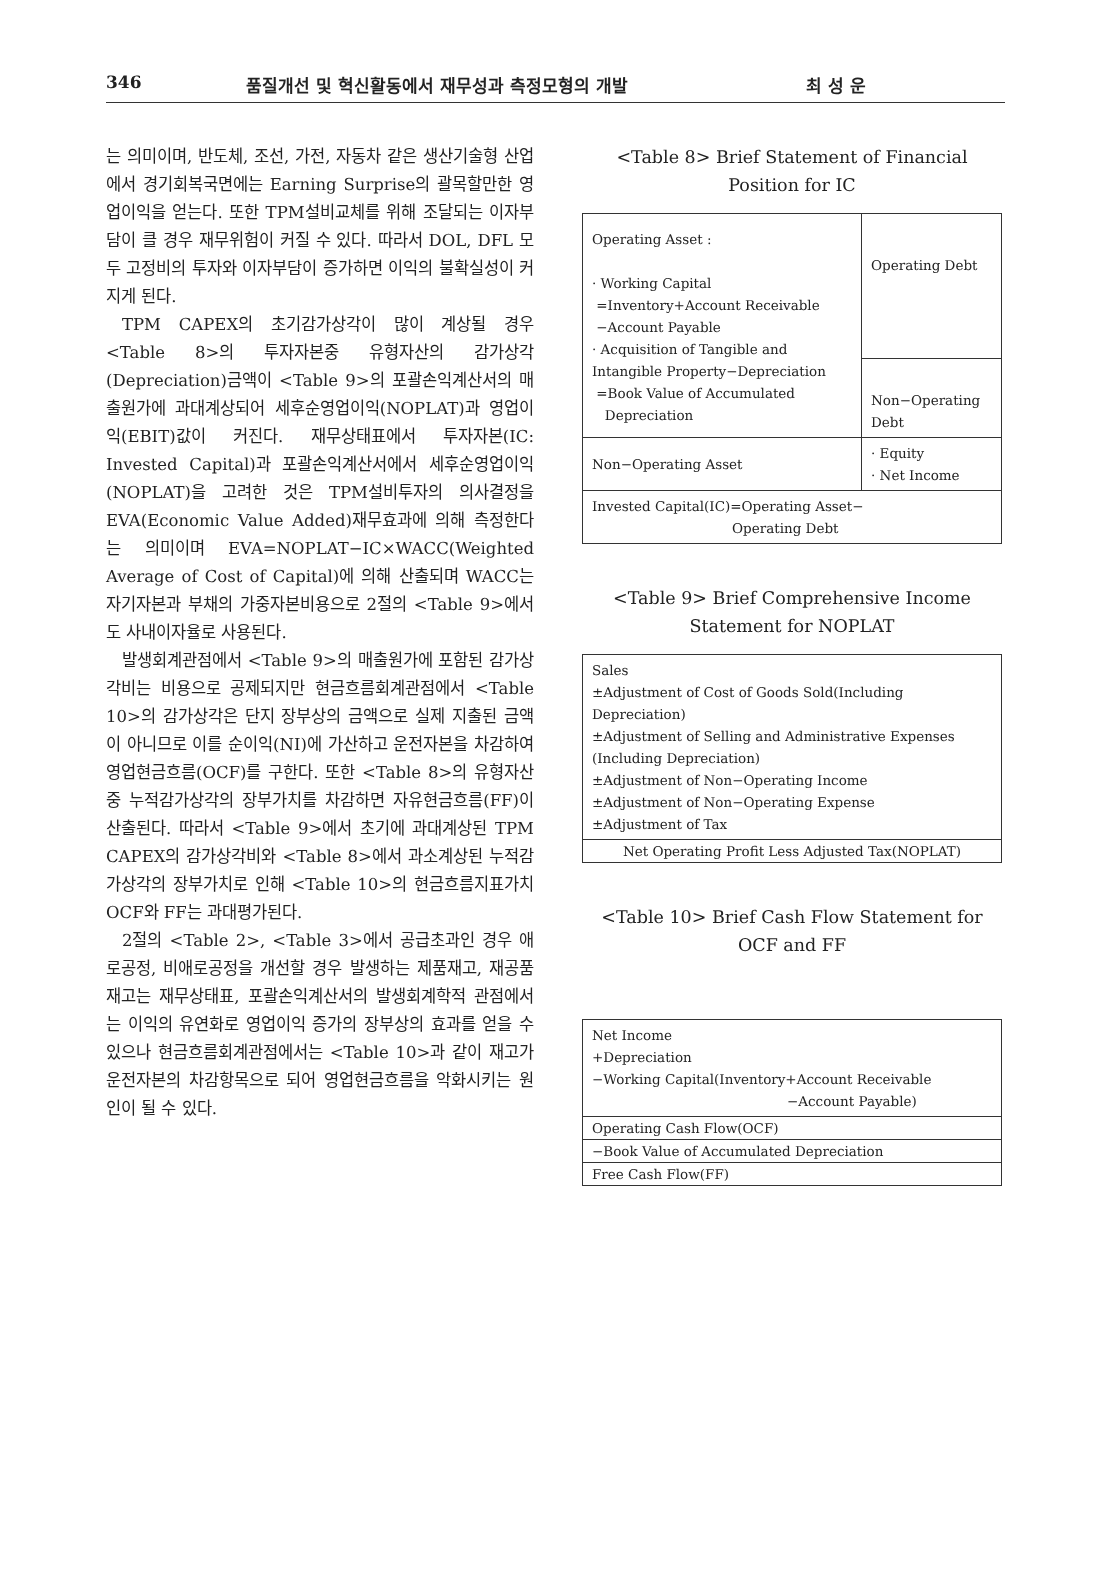346 품질개선 및 혁신활동에서 재무성과 측정모형의 개발 최 성 운
는 의미이며, 반도체, 조선, 가전, 자동차 같은 생산기술형 산업에서 경기회복국면에는 Earning Surprise의 괄목할만한 영업이익을 얻는다. 또한 TPM설비교체를 위해 조달되는 이자부담이 클 경우 재무위험이 커질 수 있다. 따라서 DOL, DFL 모두 고정비의 투자와 이자부담이 증가하면 이익의 불확실성이 커지게 된다.
TPM CAPEX의 초기감가상각이 많이 계상될 경우 <Table 8>의 투자자본중 유형자산의 감가상각(Depreciation)금액이 <Table 9>의 포괄손익계산서의 매출원가에 과대계상되어 세후순영업이익(NOPLAT)과 영업이익(EBIT)값이 커진다. 재무상태표에서 투자자본(IC: Invested Capital)과 포괄손익계산서에서 세후순영업이익(NOPLAT)을 고려한 것은 TPM설비투자의 의사결정을 EVA(Economic Value Added)재무효과에 의해 측정한다는 의미이며 EVA=NOPLAT−IC×WACC(Weighted Average of Cost of Capital)에 의해 산출되며 WACC는 자기자본과 부채의 가중자본비용으로 2절의 <Table 9>에서도 사내이자율로 사용된다.
발생회계관점에서 <Table 9>의 매출원가에 포함된 감가상각비는 비용으로 공제되지만 현금흐름회계관점에서 <Table 10>의 감가상각은 단지 장부상의 금액으로 실제 지출된 금액이 아니므로 이를 순이익(NI)에 가산하고 운전자본을 차감하여 영업현금흐름(OCF)를 구한다. 또한 <Table 8>의 유형자산중 누적감가상각의 장부가치를 차감하면 자유현금흐름(FF)이 산출된다. 따라서 <Table 9>에서 초기에 과대계상된 TPM CAPEX의 감가상각비와 <Table 8>에서 과소계상된 누적감가상각의 장부가치로 인해 <Table 10>의 현금흐름지표가치 OCF와 FF는 과대평가된다.
2절의 <Table 2>, <Table 3>에서 공급초과인 경우 애로공정, 비애로공정을 개선할 경우 발생하는 제품재고, 재공품재고는 재무상태표, 포괄손익계산서의 발생회계학적 관점에서는 이익의 유연화로 영업이익 증가의 장부상의 효과를 얻을 수 있으나 현금흐름회계관점에서는 <Table 10>과 같이 재고가 운전자본의 차감항목으로 되어 영업현금흐름을 악화시키는 원인이 될 수 있다.
<Table 8> Brief Statement of Financial Position for IC
| Operating Asset : · Working Capital =Inventory+Account Receivable −Account Payable · Acquisition of Tangible and Intangible Property−Depreciation =Book Value of Accumulated Depreciation | Operating Debt |
| | Non−Operating Debt |
| Non−Operating Asset | · Equity · Net Income |
| Invested Capital(IC)=Operating Asset− Operating Debt | |
<Table 9> Brief Comprehensive Income Statement for NOPLAT
| Sales ±Adjustment of Cost of Goods Sold(Including Depreciation) ±Adjustment of Selling and Administrative Expenses (Including Depreciation) ±Adjustment of Non−Operating Income ±Adjustment of Non−Operating Expense ±Adjustment of Tax |
| Net Operating Profit Less Adjusted Tax(NOPLAT) |
<Table 10> Brief Cash Flow Statement for OCF and FF
| Net Income +Depreciation −Working Capital(Inventory+Account Receivable −Account Payable) |
| Operating Cash Flow(OCF) |
| −Book Value of Accumulated Depreciation |
| Free Cash Flow(FF) |